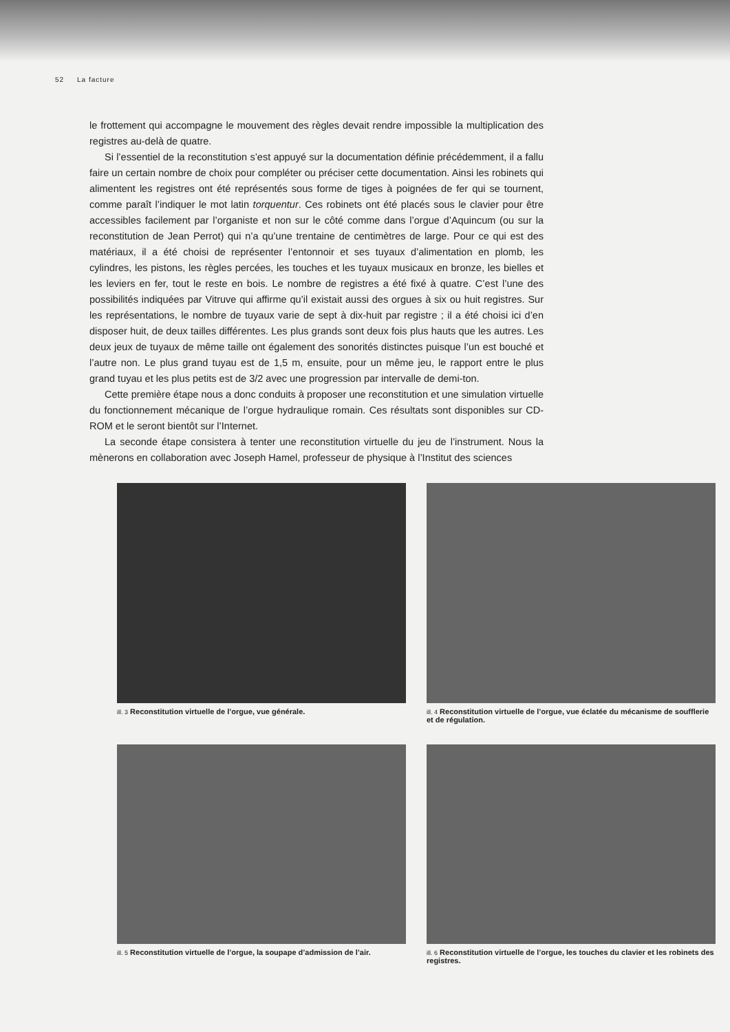52 La facture
le frottement qui accompagne le mouvement des règles devait rendre impossible la multiplication des registres au-delà de quatre.
Si l’essentiel de la reconstitution s’est appuyé sur la documentation définie précédemment, il a fallu faire un certain nombre de choix pour compléter ou préciser cette documentation. Ainsi les robinets qui alimentent les registres ont été représentés sous forme de tiges à poignées de fer qui se tournent, comme paraît l’indiquer le mot latin torquentur. Ces robinets ont été placés sous le clavier pour être accessibles facilement par l’organiste et non sur le côté comme dans l’orgue d’Aquincum (ou sur la reconstitution de Jean Perrot) qui n’a qu’une trentaine de centimètres de large. Pour ce qui est des matériaux, il a été choisi de représenter l’entonnoir et ses tuyaux d’alimentation en plomb, les cylindres, les pistons, les règles percées, les touches et les tuyaux musicaux en bronze, les bielles et les leviers en fer, tout le reste en bois. Le nombre de registres a été fixé à quatre. C’est l’une des possibilités indiquées par Vitruve qui affirme qu’il existait aussi des orgues à six ou huit registres. Sur les représentations, le nombre de tuyaux varie de sept à dix-huit par registre ; il a été choisi ici d’en disposer huit, de deux tailles différentes. Les plus grands sont deux fois plus hauts que les autres. Les deux jeux de tuyaux de même taille ont également des sonorités distinctes puisque l’un est bouché et l’autre non. Le plus grand tuyau est de 1,5 m, ensuite, pour un même jeu, le rapport entre le plus grand tuyau et les plus petits est de 3/2 avec une progression par intervalle de demi-ton.
Cette première étape nous a donc conduits à proposer une reconstitution et une simulation virtuelle du fonctionnement mécanique de l’orgue hydraulique romain. Ces résultats sont disponibles sur CD-ROM et le seront bientôt sur l’Internet.
La seconde étape consistera à tenter une reconstitution virtuelle du jeu de l’instrument. Nous la mènerons en collaboration avec Joseph Hamel, professeur de physique à l’Institut des sciences
ill. 3 Reconstitution virtuelle de l’orgue, vue générale.
ill. 4 Reconstitution virtuelle de l’orgue, vue éclatée du mécanisme de soufflerie et de régulation.
ill. 5 Reconstitution virtuelle de l’orgue, la soupape d’admission de l’air.
ill. 6 Reconstitution virtuelle de l’orgue, les touches du clavier et les robinets des registres.